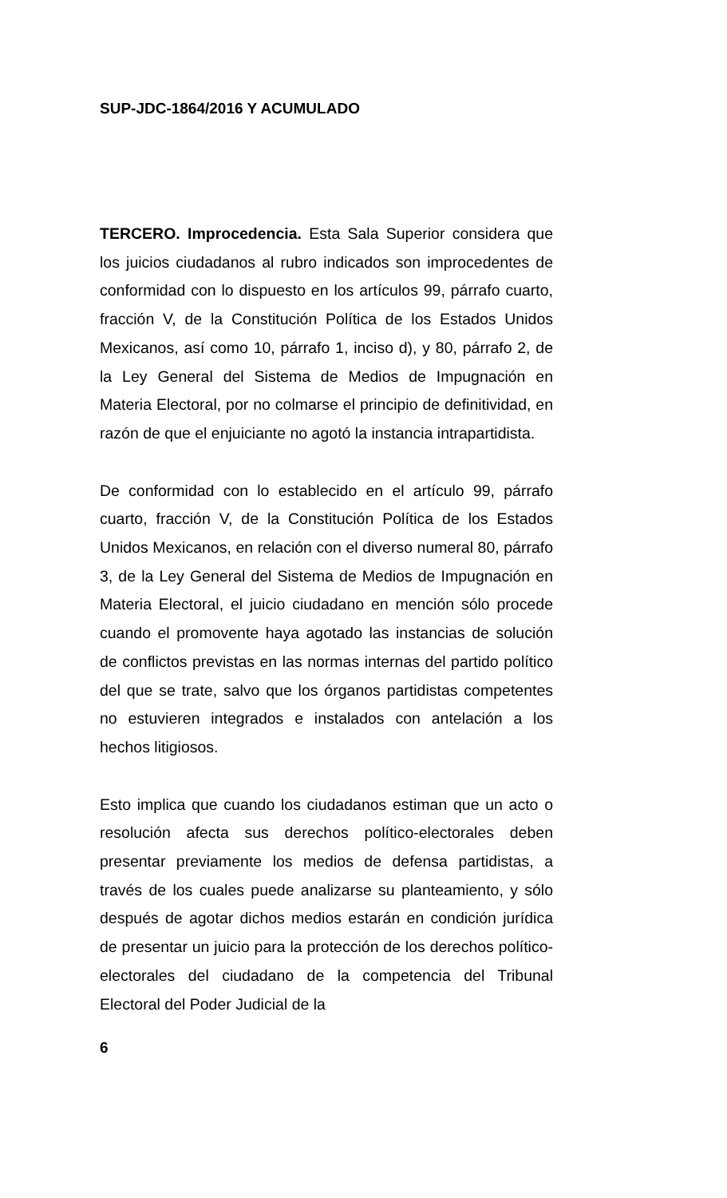SUP-JDC-1864/2016 Y ACUMULADO
TERCERO. Improcedencia. Esta Sala Superior considera que los juicios ciudadanos al rubro indicados son improcedentes de conformidad con lo dispuesto en los artículos 99, párrafo cuarto, fracción V, de la Constitución Política de los Estados Unidos Mexicanos, así como 10, párrafo 1, inciso d), y 80, párrafo 2, de la Ley General del Sistema de Medios de Impugnación en Materia Electoral, por no colmarse el principio de definitividad, en razón de que el enjuiciante no agotó la instancia intrapartidista.
De conformidad con lo establecido en el artículo 99, párrafo cuarto, fracción V, de la Constitución Política de los Estados Unidos Mexicanos, en relación con el diverso numeral 80, párrafo 3, de la Ley General del Sistema de Medios de Impugnación en Materia Electoral, el juicio ciudadano en mención sólo procede cuando el promovente haya agotado las instancias de solución de conflictos previstas en las normas internas del partido político del que se trate, salvo que los órganos partidistas competentes no estuvieren integrados e instalados con antelación a los hechos litigiosos.
Esto implica que cuando los ciudadanos estiman que un acto o resolución afecta sus derechos político-electorales deben presentar previamente los medios de defensa partidistas, a través de los cuales puede analizarse su planteamiento, y sólo después de agotar dichos medios estarán en condición jurídica de presentar un juicio para la protección de los derechos político-electorales del ciudadano de la competencia del Tribunal Electoral del Poder Judicial de la
6